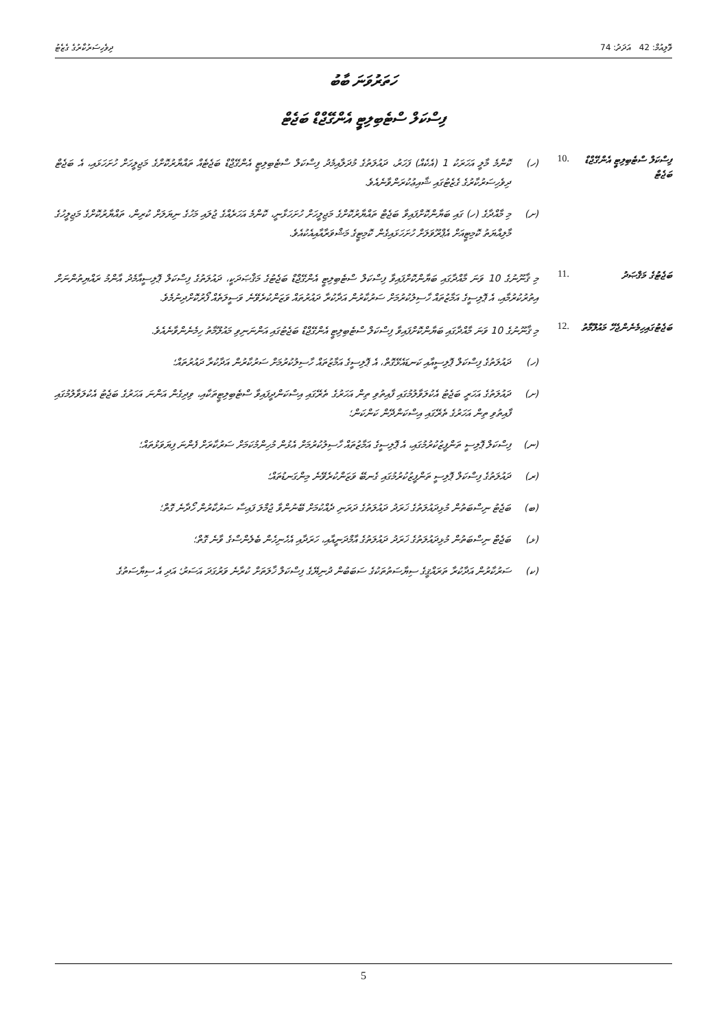ވޮލިއުމް: 42 އަދަދު: 74 ދިވެހިސަރުކާރުގެ ގެޒެޓު
ހަތަރުވަނަ ބާބު
ފިސްކަލް ސްޓެބިލިޓީ އެންގޭޖްޑް ބަޖެޓް
ފިސްކަލް ސްޓެބިލިޓީ އެންގޭޖްޑް ބަޖެޓް
.10
(ހ) ކޮންމެ މާލީ އަހަރަކު 1 (އެކެއް) ފަހަރު، ދައުލަތުގެ މުދަލާއިމެދު ފިސްކަލް ސްޓެބިލިޓީ އެންގޭޖްޑް ބަޖެޓެއް ތައްޔާރުކޮށްގެ މަޖިލީހަށް ހުށަހަޅައި، އެ ބަޖެޓް ދިވެހިސަރުކާރުގެ ގެޒެޓުގައި ޝާއިޢުކުރަންވާނެއެވެ.
(ށ) މި މާއްދާގެ (ހ) ގައި ބަޔާންކޮށްފައިވާ ބަޖެޓް ތައްޔާރުކޮށްގެ މަޖިލީހަށް ހުށަހަޅާނީ، ކޮންމެ އަހަރެއްގެ ޖުލައި މަހުގެ ނިޔަލަށް ކުރިން، ތައްޔާރުކޮށްގެ މަޖިލީހުގެ މާލިއްޔަތު ކޮމިޓީއަށް އެޕްރޫވަލަށް ހުށަހަޅައިގެން ކޮމިޓީގެ މަޝްވަރާއާއިއެކުއެވެ.
ބަޖެޓުގެ މަޤްޞަދު
.11
މި ޤާނޫނުގެ 10 ވަނަ މާއްދާގައި ބަޔާންކޮށްފައިވާ ފިސްކަލް ސްޓެބިލިޓީ އެންގޭޖްޑް ބަޖެޓުގެ މަޤްޞަދަކީ، ދައުލަތުގެ ފިސްކަލް ޕޮލިސީއާމެދު އާންމު ރައްޔިތުންނަށް އިތުރުކުރުމާއި، އެ ޕޮލިސީގެ އަމާޒުތައް ހާސިލުކުރުމަށް ސަރުކާރުން އަދާކުރާ ދައުރުތައް ވަޒަންކުރެވޭނެ ވަސީލަތެއް ފޯރުކޮށްދިނުމެވެ.
ބަޖެޓުގައިހިމެނެންޖެހޭ މައުލޫމާތު
.12
މި ޤާނޫނުގެ 10 ވަނަ މާއްދާގައި ބަޔާންކޮށްފައިވާ ފިސްކަލް ސްޓެބިލިޓީ އެންގޭޖްޑް ބަޖެޓުގައި އަންނަނިވި މައުލޫމާތު ހިމެނެންވާނެއެވެ.
(ހ) ދައުލަތުގެ ފިސްކަލް ޕޮލިސީއާއި ކަނޑައެޅޭގޮތް، އެ ޕޮލިސީގެ އަމާޒުތައް ހާސިލުކުރުމަށް ސަރުކާރުން އަދާކުރާ ދައުރުތައް؛
(ށ) ދައުލަތުގެ އަހަރީ ބަޖެޓު އެކުލަވާލުމުގައި ފާއިތުވި ތިން އަހަރުގެ ތެރޭގައި އިސްކަންދީފައިވާ ސްޓެބިލިޓީތަކާއި، ވިދިގެން އަންނަ އަހަރުގެ ބަޖެޓު އެކުލަވާލުމުގައި ފާއިތުވި ތިން އަހަރުގެ ތެރޭގައި އިސްކަންދޭން ކަންކަން؛
(ނ) ފިސްކަލް ޕޮލިސީ ތަންފީޒުކުރުމުގައި، އެ ޕޮލިސީގެ އަމާޒުތައް ހާސިލުކުރުމަށް އެޅުން މުހިންމުކަމަށް ސަރުކާރަށް ފެންނަ ފިޔަވަޅުތައް؛
(ރ) ދައުލަތުގެ ފިސްކަލް ޕޮލިސީ ތަންފީޒުކުރުމުގައި ގެނބޭ ވަޒަންކުރެވޭނެ މިންގަނޑުތައް؛
(ބ) ބަޖެޓު ނިސްބަތުން މުޅިދައުލަތުގެ ޚަރަދު ދައުލަތުގެ ދަރަނި ދެއްކުމަށް ބޭނުންވާ ޖުމްލަ ފައިސާ ސަރުކާރުން ހޯދާނެ ގޮތް؛
(ޅ) ބަޖެޓް ނިސްބަތުން މުޅިދައުލަތުގެ ޚަރަދު ދައުލަތުގެ އާމްދަނީއާއި، ހަރަދާއި އެހެނިހެން ބެލެންސްގެ ވާނެ ގޮތް؛
(ކ) ސަރުކާރުން އަދާކުރާ ތަރައްޤީގެ ސިޔާސަތުތަކުގެ ސަބަބުން ދުނިޔޭގެ ފިސްކަލް ޚާލަތަށް ކުރާނެ ވަރުގަދަ އަސަރު؛ އަދި އެ ސިޔާސަތުގެ
5